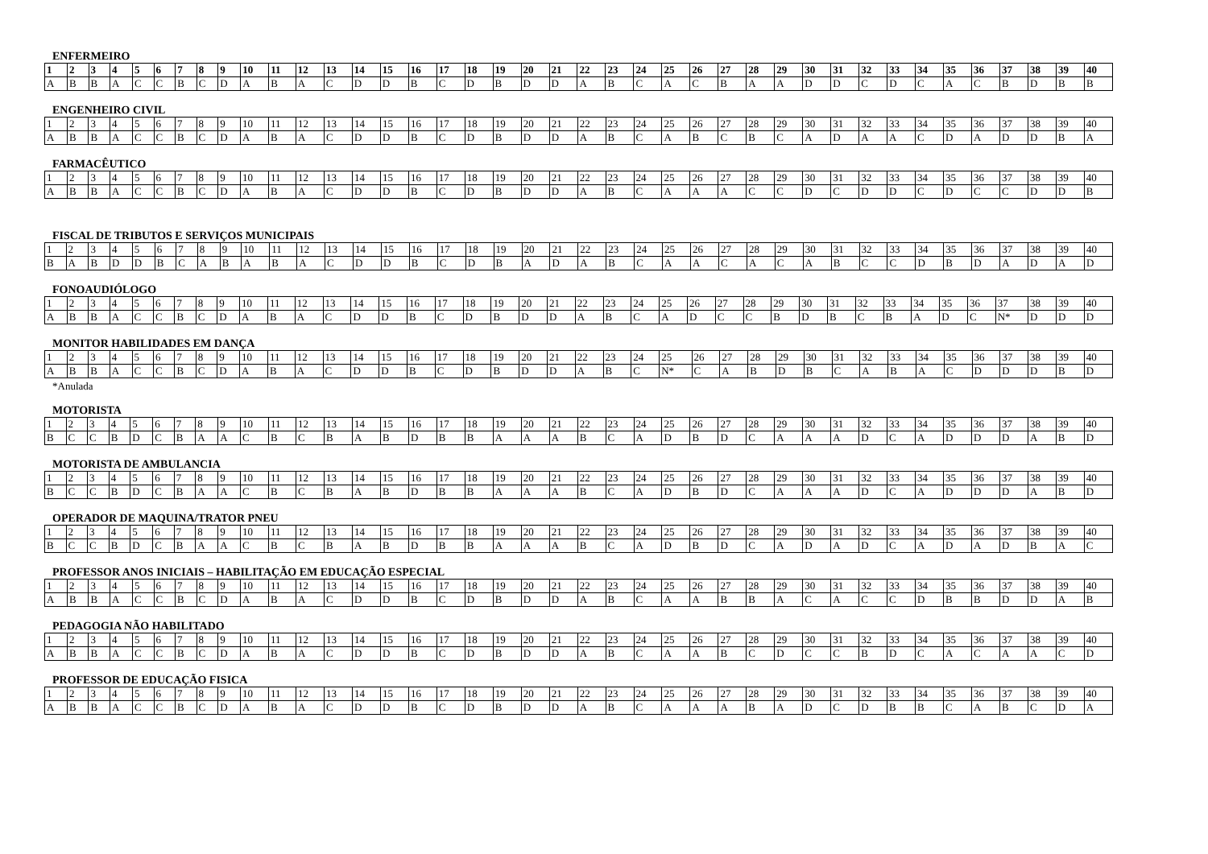ENFERMEIRO
| 1 | 2 | 3 | 4 | 5 | 6 | 7 | 8 | 9 | 10 | 11 | 12 | 13 | 14 | 15 | 16 | 17 | 18 | 19 | 20 | 21 | 22 | 23 | 24 | 25 | 26 | 27 | 28 | 29 | 30 | 31 | 32 | 33 | 34 | 35 | 36 | 37 | 38 | 39 | 40 |
| A | B | B | A | C | C | B | C | D | A | B | A | C | D | D | B | C | D | B | D | D | A | B | C | A | C | B | A | A | D | D | C | D | C | A | C | B | D | B | B |
ENGENHEIRO CIVIL
| 1 | 2 | 3 | 4 | 5 | 6 | 7 | 8 | 9 | 10 | 11 | 12 | 13 | 14 | 15 | 16 | 17 | 18 | 19 | 20 | 21 | 22 | 23 | 24 | 25 | 26 | 27 | 28 | 29 | 30 | 31 | 32 | 33 | 34 | 35 | 36 | 37 | 38 | 39 | 40 |
| A | B | B | A | C | C | B | C | D | A | B | A | C | D | D | B | C | D | B | D | D | A | B | C | A | B | C | B | C | A | D | A | A | C | D | A | D | D | B | A |
FARMACÊUTICO
| 1 | 2 | 3 | 4 | 5 | 6 | 7 | 8 | 9 | 10 | 11 | 12 | 13 | 14 | 15 | 16 | 17 | 18 | 19 | 20 | 21 | 22 | 23 | 24 | 25 | 26 | 27 | 28 | 29 | 30 | 31 | 32 | 33 | 34 | 35 | 36 | 37 | 38 | 39 | 40 |
| A | B | B | A | C | C | B | C | D | A | B | A | C | D | D | B | C | D | B | D | D | A | B | C | A | A | A | C | C | D | C | D | D | C | D | C | C | D | D | B |
FISCAL DE TRIBUTOS E SERVIÇOS MUNICIPAIS
| 1 | 2 | 3 | 4 | 5 | 6 | 7 | 8 | 9 | 10 | 11 | 12 | 13 | 14 | 15 | 16 | 17 | 18 | 19 | 20 | 21 | 22 | 23 | 24 | 25 | 26 | 27 | 28 | 29 | 30 | 31 | 32 | 33 | 34 | 35 | 36 | 37 | 38 | 39 | 40 |
| B | A | B | D | D | B | C | A | B | A | B | A | C | D | D | B | C | D | B | A | D | A | B | C | A | A | C | A | C | A | B | C | C | D | B | D | A | D | A | D |
FONOAUDIÓLOGO
| 1 | 2 | 3 | 4 | 5 | 6 | 7 | 8 | 9 | 10 | 11 | 12 | 13 | 14 | 15 | 16 | 17 | 18 | 19 | 20 | 21 | 22 | 23 | 24 | 25 | 26 | 27 | 28 | 29 | 30 | 31 | 32 | 33 | 34 | 35 | 36 | 37 | 38 | 39 | 40 |
| A | B | B | A | C | C | B | C | D | A | B | A | C | D | D | B | C | D | B | D | D | A | B | C | A | D | C | C | B | D | B | C | B | A | D | C | N* | D | D | D |
MONITOR HABILIDADES EM DANÇA
| 1 | 2 | 3 | 4 | 5 | 6 | 7 | 8 | 9 | 10 | 11 | 12 | 13 | 14 | 15 | 16 | 17 | 18 | 19 | 20 | 21 | 22 | 23 | 24 | 25 | 26 | 27 | 28 | 29 | 30 | 31 | 32 | 33 | 34 | 35 | 36 | 37 | 38 | 39 | 40 |
| A | B | B | A | C | C | B | C | D | A | B | A | C | D | D | B | C | D | B | D | D | A | B | C | N* | C | A | B | D | B | C | A | B | A | C | D | D | D | B | D |
*Anulada
MOTORISTA
| 1 | 2 | 3 | 4 | 5 | 6 | 7 | 8 | 9 | 10 | 11 | 12 | 13 | 14 | 15 | 16 | 17 | 18 | 19 | 20 | 21 | 22 | 23 | 24 | 25 | 26 | 27 | 28 | 29 | 30 | 31 | 32 | 33 | 34 | 35 | 36 | 37 | 38 | 39 | 40 |
| B | C | C | B | D | C | B | A | A | C | B | C | B | A | B | D | B | B | A | A | A | B | C | A | D | B | D | C | A | A | A | D | C | A | D | D | D | A | B | D |
MOTORISTA DE AMBULANCIA
| 1 | 2 | 3 | 4 | 5 | 6 | 7 | 8 | 9 | 10 | 11 | 12 | 13 | 14 | 15 | 16 | 17 | 18 | 19 | 20 | 21 | 22 | 23 | 24 | 25 | 26 | 27 | 28 | 29 | 30 | 31 | 32 | 33 | 34 | 35 | 36 | 37 | 38 | 39 | 40 |
| B | C | C | B | D | C | B | A | A | C | B | C | B | A | B | D | B | B | A | A | A | B | C | A | D | B | D | C | A | A | A | D | C | A | D | D | D | A | B | D |
OPERADOR DE MAQUINA/TRATOR PNEU
| 1 | 2 | 3 | 4 | 5 | 6 | 7 | 8 | 9 | 10 | 11 | 12 | 13 | 14 | 15 | 16 | 17 | 18 | 19 | 20 | 21 | 22 | 23 | 24 | 25 | 26 | 27 | 28 | 29 | 30 | 31 | 32 | 33 | 34 | 35 | 36 | 37 | 38 | 39 | 40 |
| B | C | C | B | D | C | B | A | A | C | B | C | B | A | B | D | B | B | A | A | A | B | C | A | D | B | D | C | A | D | A | D | C | A | D | A | D | B | A | C |
PROFESSOR ANOS INICIAIS – HABILITAÇÃO EM EDUCAÇÃO ESPECIAL
| 1 | 2 | 3 | 4 | 5 | 6 | 7 | 8 | 9 | 10 | 11 | 12 | 13 | 14 | 15 | 16 | 17 | 18 | 19 | 20 | 21 | 22 | 23 | 24 | 25 | 26 | 27 | 28 | 29 | 30 | 31 | 32 | 33 | 34 | 35 | 36 | 37 | 38 | 39 | 40 |
| A | B | B | A | C | C | B | C | D | A | B | A | C | D | D | B | C | D | B | D | D | A | B | C | A | A | B | B | A | C | A | C | C | D | B | B | D | D | A | B |
PEDAGOGIA NÃO HABILITADO
| 1 | 2 | 3 | 4 | 5 | 6 | 7 | 8 | 9 | 10 | 11 | 12 | 13 | 14 | 15 | 16 | 17 | 18 | 19 | 20 | 21 | 22 | 23 | 24 | 25 | 26 | 27 | 28 | 29 | 30 | 31 | 32 | 33 | 34 | 35 | 36 | 37 | 38 | 39 | 40 |
| A | B | B | A | C | C | B | C | D | A | B | A | C | D | D | B | C | D | B | D | D | A | B | C | A | A | B | C | D | C | C | B | D | C | A | C | A | A | C | D |
PROFESSOR DE EDUCAÇÃO FISICA
| 1 | 2 | 3 | 4 | 5 | 6 | 7 | 8 | 9 | 10 | 11 | 12 | 13 | 14 | 15 | 16 | 17 | 18 | 19 | 20 | 21 | 22 | 23 | 24 | 25 | 26 | 27 | 28 | 29 | 30 | 31 | 32 | 33 | 34 | 35 | 36 | 37 | 38 | 39 | 40 |
| A | B | B | A | C | C | B | C | D | A | B | A | C | D | D | B | C | D | B | D | D | A | B | C | A | A | A | B | A | D | C | D | B | B | C | A | B | C | D | A |